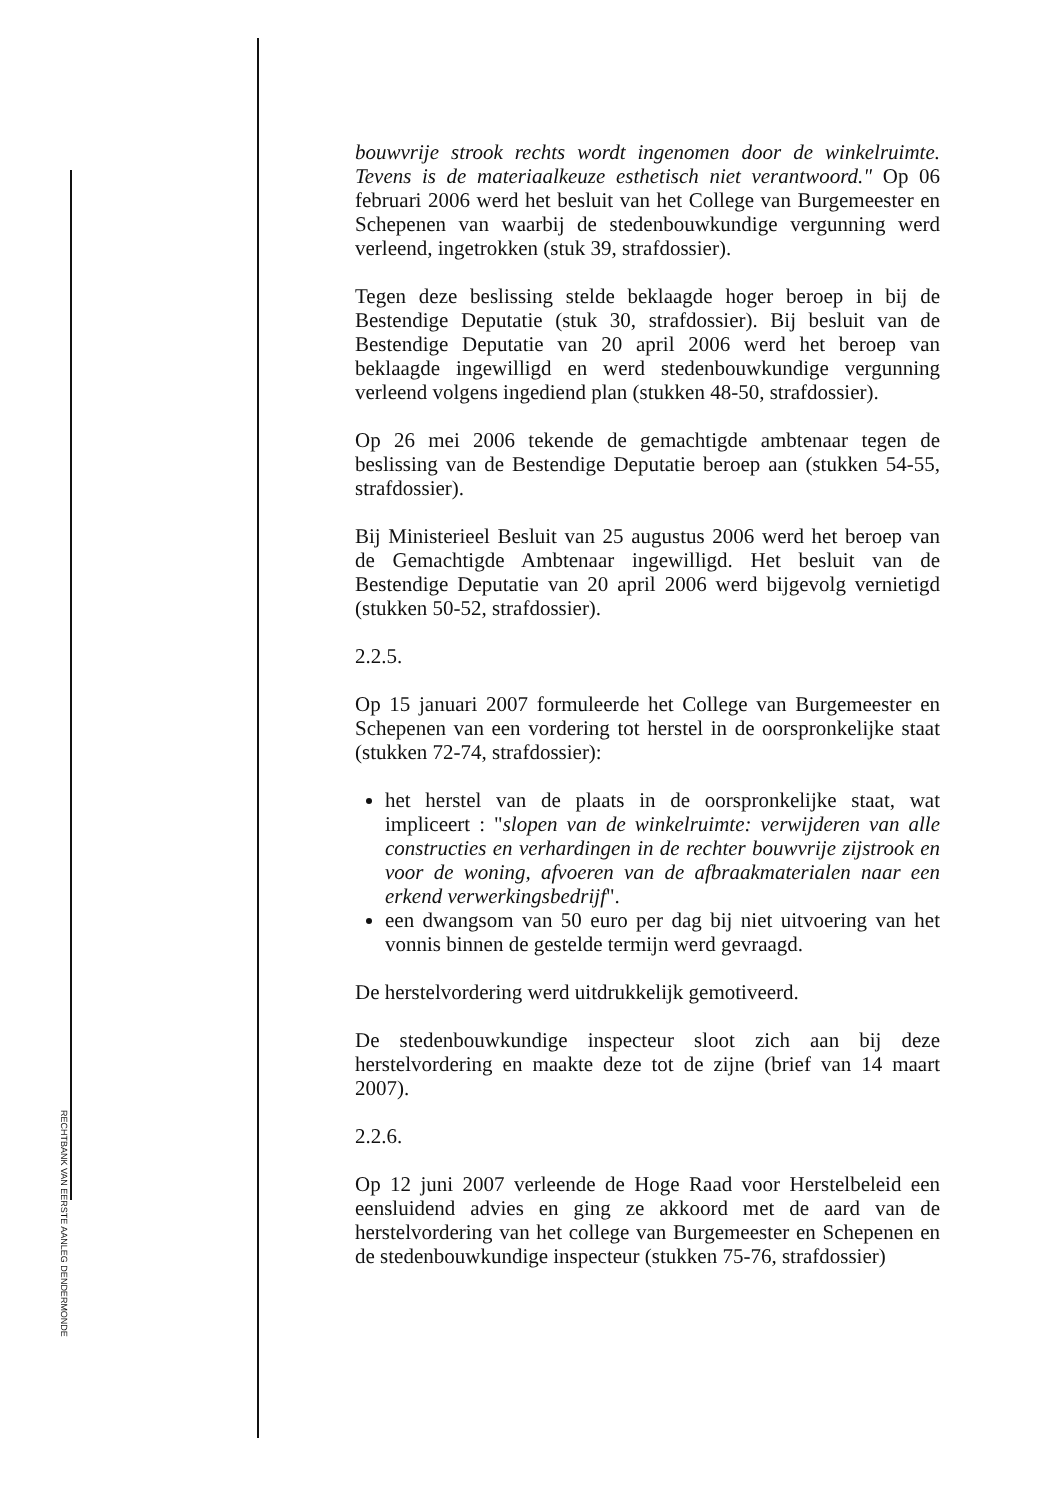bouwvrije strook rechts wordt ingenomen door de winkelruimte. Tevens is de materiaalkeuze esthetisch niet verantwoord." Op 06 februari 2006 werd het besluit van het College van Burgemeester en Schepenen van waarbij de stedenbouwkundige vergunning werd verleend, ingetrokken (stuk 39, strafdossier).
Tegen deze beslissing stelde beklaagde hoger beroep in bij de Bestendige Deputatie (stuk 30, strafdossier). Bij besluit van de Bestendige Deputatie van 20 april 2006 werd het beroep van beklaagde ingewilligd en werd stedenbouwkundige vergunning verleend volgens ingediend plan (stukken 48-50, strafdossier).
Op 26 mei 2006 tekende de gemachtigde ambtenaar tegen de beslissing van de Bestendige Deputatie beroep aan (stukken 54-55, strafdossier).
Bij Ministerieel Besluit van 25 augustus 2006 werd het beroep van de Gemachtigde Ambtenaar ingewilligd. Het besluit van de Bestendige Deputatie van 20 april 2006 werd bijgevolg vernietigd (stukken 50-52, strafdossier).
2.2.5.
Op 15 januari 2007 formuleerde het College van Burgemeester en Schepenen van een vordering tot herstel in de oorspronkelijke staat (stukken 72-74, strafdossier):
het herstel van de plaats in de oorspronkelijke staat, wat impliceert : "slopen van de winkelruimte: verwijderen van alle constructies en verhardingen in de rechter bouwvrije zijstrook en voor de woning, afvoeren van de afbraakmaterialen naar een erkend verwerkingsbedrijf".
een dwangsom van 50 euro per dag bij niet uitvoering van het vonnis binnen de gestelde termijn werd gevraagd.
De herstelvordering werd uitdrukkelijk gemotiveerd.
De stedenbouwkundige inspecteur sloot zich aan bij deze herstelvordering en maakte deze tot de zijne (brief van 14 maart 2007).
2.2.6.
Op 12 juni 2007 verleende de Hoge Raad voor Herstelbeleid een eensluidend advies en ging ze akkoord met de aard van de herstelvordering van het college van Burgemeester en Schepenen en de stedenbouwkundige inspecteur (stukken 75-76, strafdossier)
RECHTBANK VAN EERSTE AANLEG DENDERMONDE